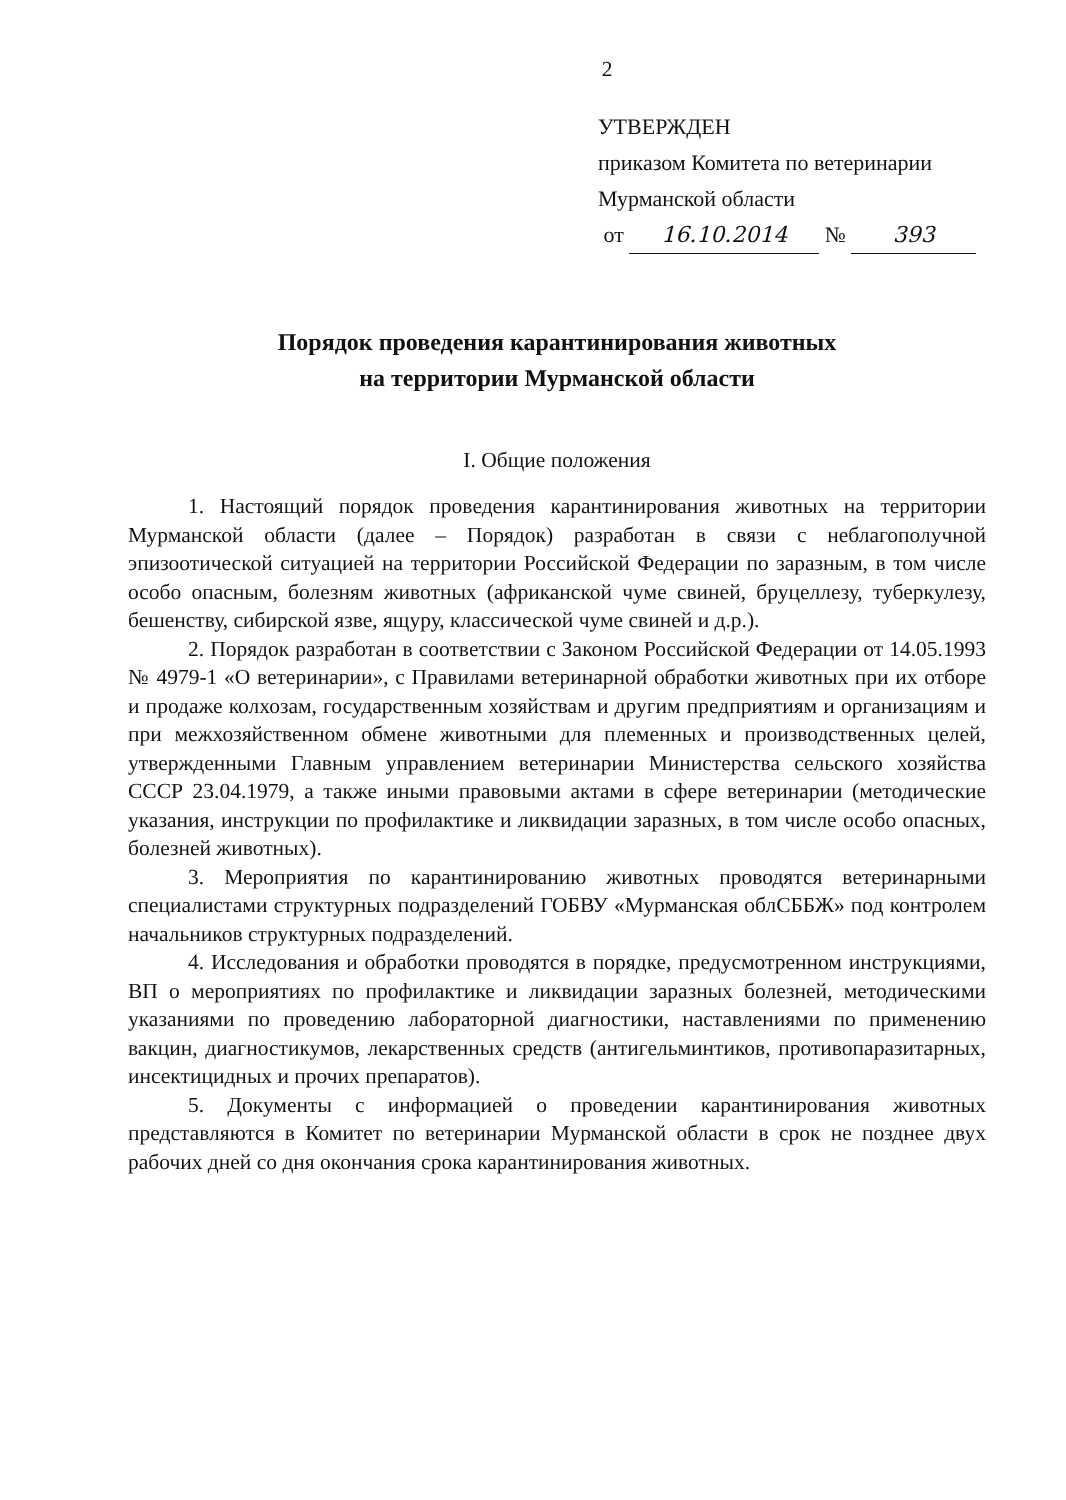2
УТВЕРЖДЕН
приказом Комитета по ветеринарии
Мурманской области
от 16.10.2014 № 393
Порядок проведения карантинирования животных
на территории Мурманской области
I. Общие положения
1. Настоящий порядок проведения карантинирования животных на территории Мурманской области (далее – Порядок) разработан в связи с неблагополучной эпизоотической ситуацией на территории Российской Федерации по заразным, в том числе особо опасным, болезням животных (африканской чуме свиней, бруцеллезу, туберкулезу, бешенству, сибирской язве, ящуру, классической чуме свиней и д.р.).
2. Порядок разработан в соответствии с Законом Российской Федерации от 14.05.1993 № 4979-1 «О ветеринарии», с Правилами ветеринарной обработки животных при их отборе и продаже колхозам, государственным хозяйствам и другим предприятиям и организациям и при межхозяйственном обмене животными для племенных и производственных целей, утвержденными Главным управлением ветеринарии Министерства сельского хозяйства СССР 23.04.1979, а также иными правовыми актами в сфере ветеринарии (методические указания, инструкции по профилактике и ликвидации заразных, в том числе особо опасных, болезней животных).
3. Мероприятия по карантинированию животных проводятся ветеринарными специалистами структурных подразделений ГОБВУ «Мурманская облСББЖ» под контролем начальников структурных подразделений.
4. Исследования и обработки проводятся в порядке, предусмотренном инструкциями, ВП о мероприятиях по профилактике и ликвидации заразных болезней, методическими указаниями по проведению лабораторной диагностики, наставлениями по применению вакцин, диагностикумов, лекарственных средств (антигельминтиков, противопаразитарных, инсектицидных и прочих препаратов).
5. Документы с информацией о проведении карантинирования животных представляются в Комитет по ветеринарии Мурманской области в срок не позднее двух рабочих дней со дня окончания срока карантинирования животных.